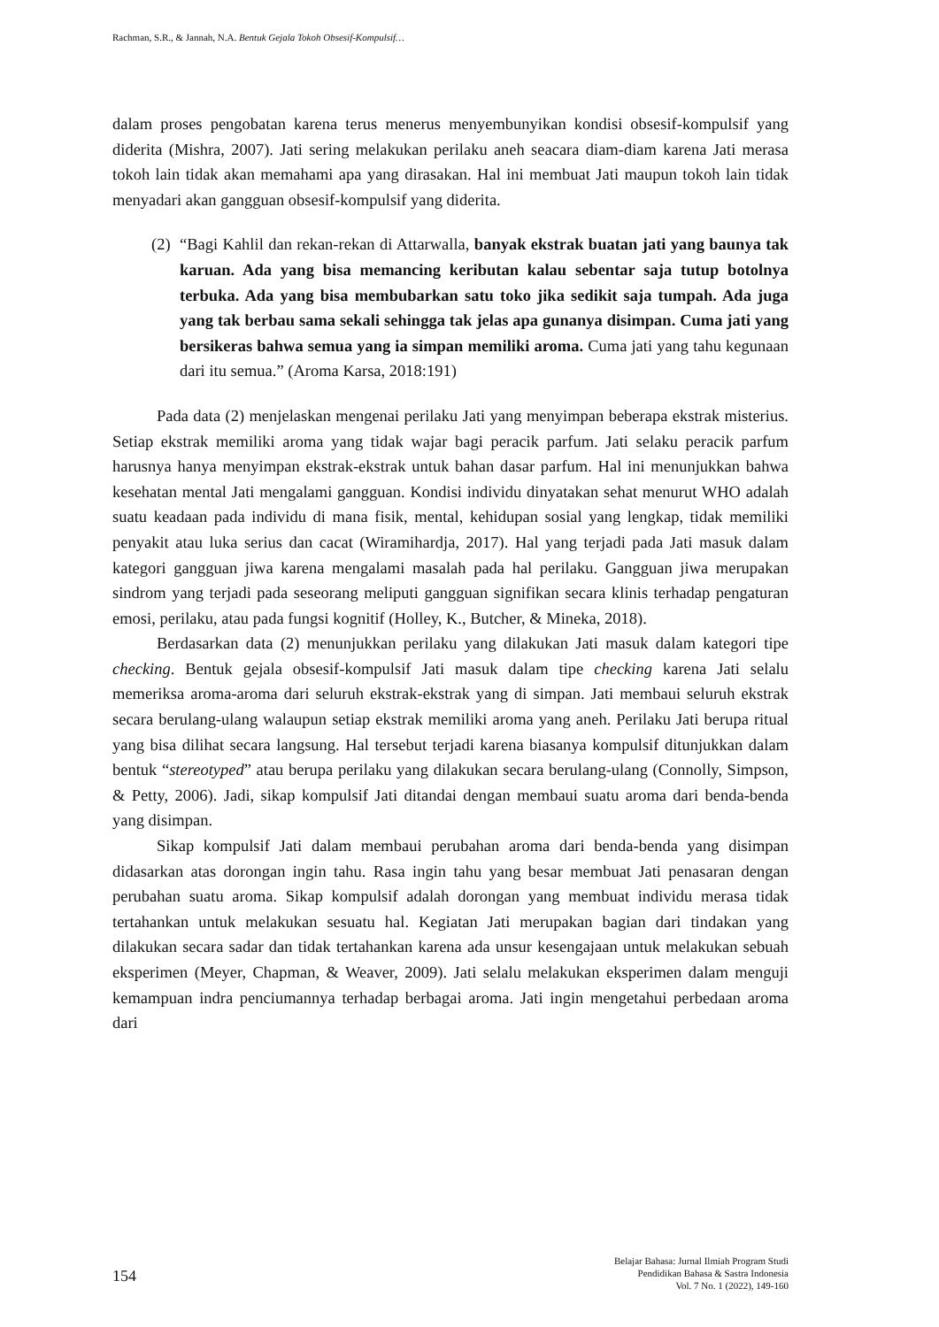Rachman, S.R., & Jannah, N.A. Bentuk Gejala Tokoh Obsesif-Kompulsif…
dalam proses pengobatan karena terus menerus menyembunyikan kondisi obsesif-kompulsif yang diderita (Mishra, 2007). Jati sering melakukan perilaku aneh seacara diam-diam karena Jati merasa tokoh lain tidak akan memahami apa yang dirasakan. Hal ini membuat Jati maupun tokoh lain tidak menyadari akan gangguan obsesif-kompulsif yang diderita.
(2)
“Bagi Kahlil dan rekan-rekan di Attarwalla, banyak ekstrak buatan jati yang baunya tak karuan. Ada yang bisa memancing keributan kalau sebentar saja tutup botolnya terbuka. Ada yang bisa membubarkan satu toko jika sedikit saja tumpah. Ada juga yang tak berbau sama sekali sehingga tak jelas apa gunanya disimpan. Cuma jati yang bersikeras bahwa semua yang ia simpan memiliki aroma. Cuma jati yang tahu kegunaan dari itu semua.” (Aroma Karsa, 2018:191)
Pada data (2) menjelaskan mengenai perilaku Jati yang menyimpan beberapa ekstrak misterius. Setiap ekstrak memiliki aroma yang tidak wajar bagi peracik parfum. Jati selaku peracik parfum harusnya hanya menyimpan ekstrak-ekstrak untuk bahan dasar parfum. Hal ini menunjukkan bahwa kesehatan mental Jati mengalami gangguan. Kondisi individu dinyatakan sehat menurut WHO adalah suatu keadaan pada individu di mana fisik, mental, kehidupan sosial yang lengkap, tidak memiliki penyakit atau luka serius dan cacat (Wiramihardja, 2017). Hal yang terjadi pada Jati masuk dalam kategori gangguan jiwa karena mengalami masalah pada hal perilaku. Gangguan jiwa merupakan sindrom yang terjadi pada seseorang meliputi gangguan signifikan secara klinis terhadap pengaturan emosi, perilaku, atau pada fungsi kognitif (Holley, K., Butcher, & Mineka, 2018).
Berdasarkan data (2) menunjukkan perilaku yang dilakukan Jati masuk dalam kategori tipe checking. Bentuk gejala obsesif-kompulsif Jati masuk dalam tipe checking karena Jati selalu memeriksa aroma-aroma dari seluruh ekstrak-ekstrak yang di simpan. Jati membaui seluruh ekstrak secara berulang-ulang walaupun setiap ekstrak memiliki aroma yang aneh. Perilaku Jati berupa ritual yang bisa dilihat secara langsung. Hal tersebut terjadi karena biasanya kompulsif ditunjukkan dalam bentuk “stereotyped” atau berupa perilaku yang dilakukan secara berulang-ulang (Connolly, Simpson, & Petty, 2006). Jadi, sikap kompulsif Jati ditandai dengan membaui suatu aroma dari benda-benda yang disimpan.
Sikap kompulsif Jati dalam membaui perubahan aroma dari benda-benda yang disimpan didasarkan atas dorongan ingin tahu. Rasa ingin tahu yang besar membuat Jati penasaran dengan perubahan suatu aroma. Sikap kompulsif adalah dorongan yang membuat individu merasa tidak tertahankan untuk melakukan sesuatu hal. Kegiatan Jati merupakan bagian dari tindakan yang dilakukan secara sadar dan tidak tertahankan karena ada unsur kesengajaan untuk melakukan sebuah eksperimen (Meyer, Chapman, & Weaver, 2009). Jati selalu melakukan eksperimen dalam menguji kemampuan indra penciumannya terhadap berbagai aroma. Jati ingin mengetahui perbedaan aroma dari
154
Belajar Bahasa: Jurnal Ilmiah Program Studi
Pendidikan Bahasa & Sastra Indonesia
Vol. 7 No. 1 (2022), 149-160